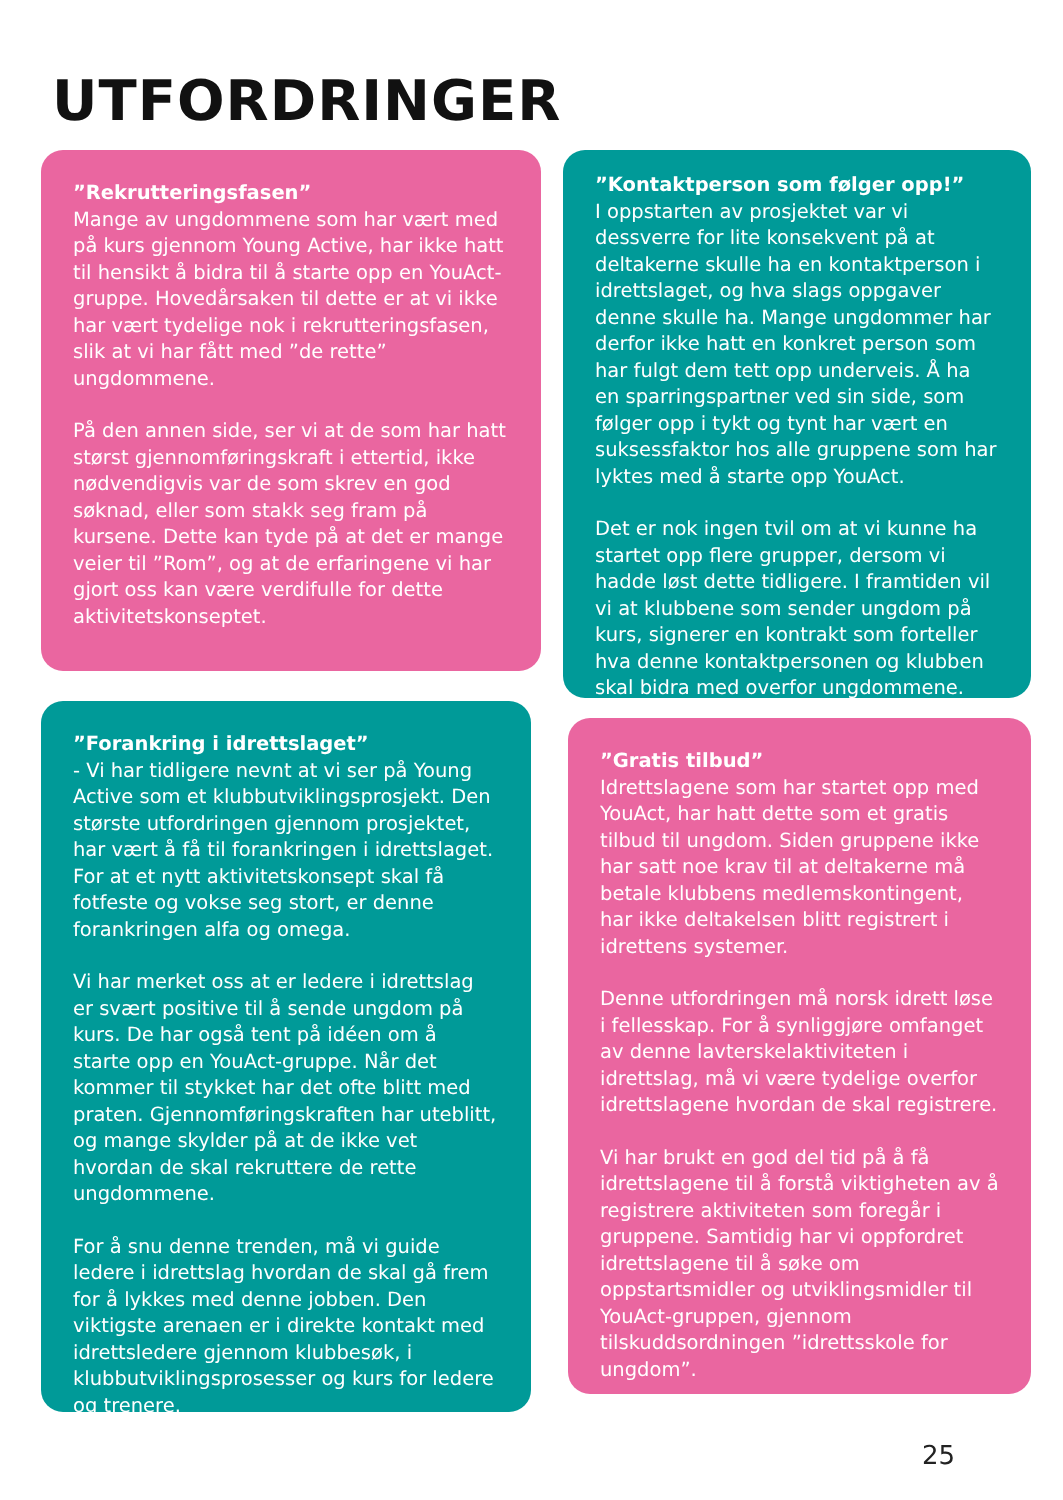UTFORDRINGER
”Rekrutteringsfasen”
Mange av ungdommene som har vært med på kurs gjennom Young Active, har ikke hatt til hensikt å bidra til å starte opp en YouAct-gruppe. Hovedårsaken til dette er at vi ikke har vært tydelige nok i rekrutteringsfasen, slik at vi har fått med ”de rette” ungdommene.
På den annen side, ser vi at de som har hatt størst gjennomføringskraft i ettertid, ikke nødvendigvis var de som skrev en god søknad, eller som stakk seg fram på kursene. Dette kan tyde på at det er mange veier til ”Rom”, og at de erfaringene vi har gjort oss kan være verdifulle for dette aktivitetskonseptet.
”Forankring i idrettslaget”
- Vi har tidligere nevnt at vi ser på Young Active som et klubbutviklingsprosjekt. Den største utfordringen gjennom prosjektet, har vært å få til forankringen i idrettslaget. For at et nytt aktivitetskonsept skal få fotfeste og vokse seg stort, er denne forankringen alfa og omega.
Vi har merket oss at er ledere i idrettslag er svært positive til å sende ungdom på kurs. De har også tent på idéen om å starte opp en YouAct-gruppe. Når det kommer til stykket har det ofte blitt med praten. Gjennomføringskraften har uteblitt, og mange skylder på at de ikke vet hvordan de skal rekruttere de rette ungdommene.
For å snu denne trenden, må vi guide ledere i idrettslag hvordan de skal gå frem for å lykkes med denne jobben. Den viktigste arenaen er i direkte kontakt med idrettsledere gjennom klubbesøk, i klubbutviklingsprosesser og kurs for ledere og trenere.
”Kontaktperson som følger opp!”
I oppstarten av prosjektet var vi dessverre for lite konsekvent på at deltakerne skulle ha en kontaktperson i idrettslaget, og hva slags oppgaver denne skulle ha. Mange ungdommer har derfor ikke hatt en konkret person som har fulgt dem tett opp underveis. Å ha en sparringspartner ved sin side, som følger opp i tykt og tynt har vært en suksessfaktor hos alle gruppene som har lyktes med å starte opp YouAct.
Det er nok ingen tvil om at vi kunne ha startet opp flere grupper, dersom vi hadde løst dette tidligere. I framtiden vil vi at klubbene som sender ungdom på kurs, signerer en kontrakt som forteller hva denne kontaktpersonen og klubben skal bidra med overfor ungdommene.
”Gratis tilbud”
Idrettslagene som har startet opp med YouAct, har hatt dette som et gratis tilbud til ungdom. Siden gruppene ikke har satt noe krav til at deltakerne må betale klubbens medlemskontingent, har ikke deltakelsen blitt registrert i idrettens systemer.
Denne utfordringen må norsk idrett løse i fellesskap. For å synliggjøre omfanget av denne lavterskelaktiviteten i idrettslag, må vi være tydelige overfor idrettslagene hvordan de skal registrere.
Vi har brukt en god del tid på å få idrettslagene til å forstå viktigheten av å registrere aktiviteten som foregår i gruppene. Samtidig har vi oppfordret idrettslagene til å søke om oppstartsmidler og utviklingsmidler til YouAct-gruppen, gjennom tilskuddsordningen ”idrettsskole for ungdom”.
25